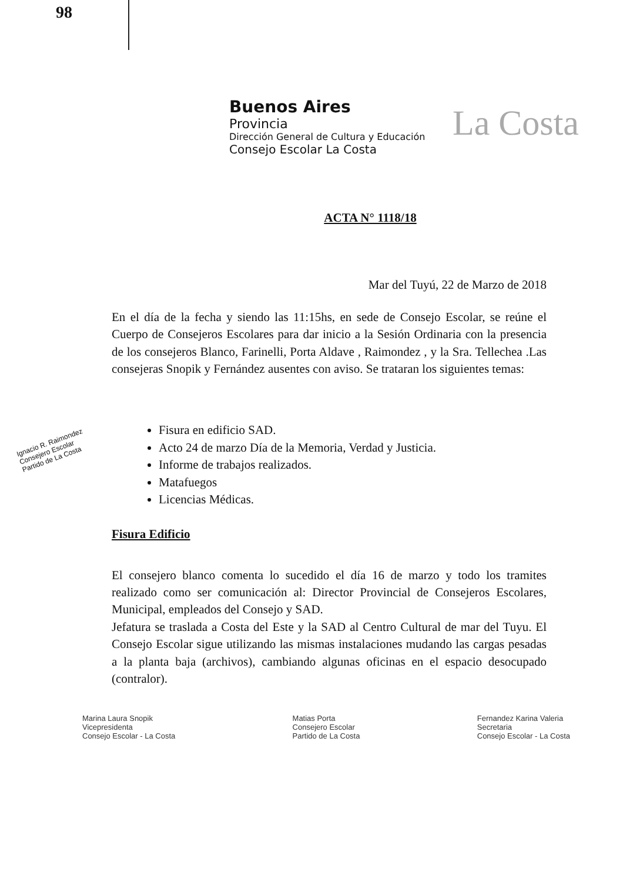98
La Costa
Buenos Aires
Provincia
Dirección General de Cultura y Educación
Consejo Escolar La Costa
ACTA N° 1118/18
Mar del Tuyú, 22 de Marzo de 2018
En el día de la fecha y siendo las 11:15hs, en sede de Consejo Escolar, se reúne el Cuerpo de Consejeros Escolares para dar inicio a la Sesión Ordinaria con la presencia de los consejeros Blanco, Farinelli, Porta Aldave , Raimondez , y la Sra. Tellechea .Las consejeras Snopik y Fernández ausentes con aviso. Se trataran los siguientes temas:
Fisura en edificio SAD.
Acto 24 de marzo Día de la Memoria, Verdad y Justicia.
Informe de trabajos realizados.
Matafuegos
Licencias Médicas.
Fisura Edificio
El consejero blanco comenta lo sucedido el día 16 de marzo y todo los tramites realizado como ser comunicación al: Director Provincial de Consejeros Escolares, Municipal, empleados del Consejo y SAD.
Jefatura se traslada a Costa del Este y la SAD al Centro Cultural de mar del Tuyu. El Consejo Escolar sigue utilizando las mismas instalaciones mudando las cargas pesadas a la planta baja (archivos), cambiando algunas oficinas en el espacio desocupado (contralor).
Ignacio R. Raimondez
Consejero Escolar
Partido de La Costa
Marina Laura Snopik
Vicepresidenta
Consejo Escolar - La Costa
Matias Porta
Consejero Escolar
Partido de La Costa
Fernandez Karina Valeria
Secretaria
Consejo Escolar - La Costa